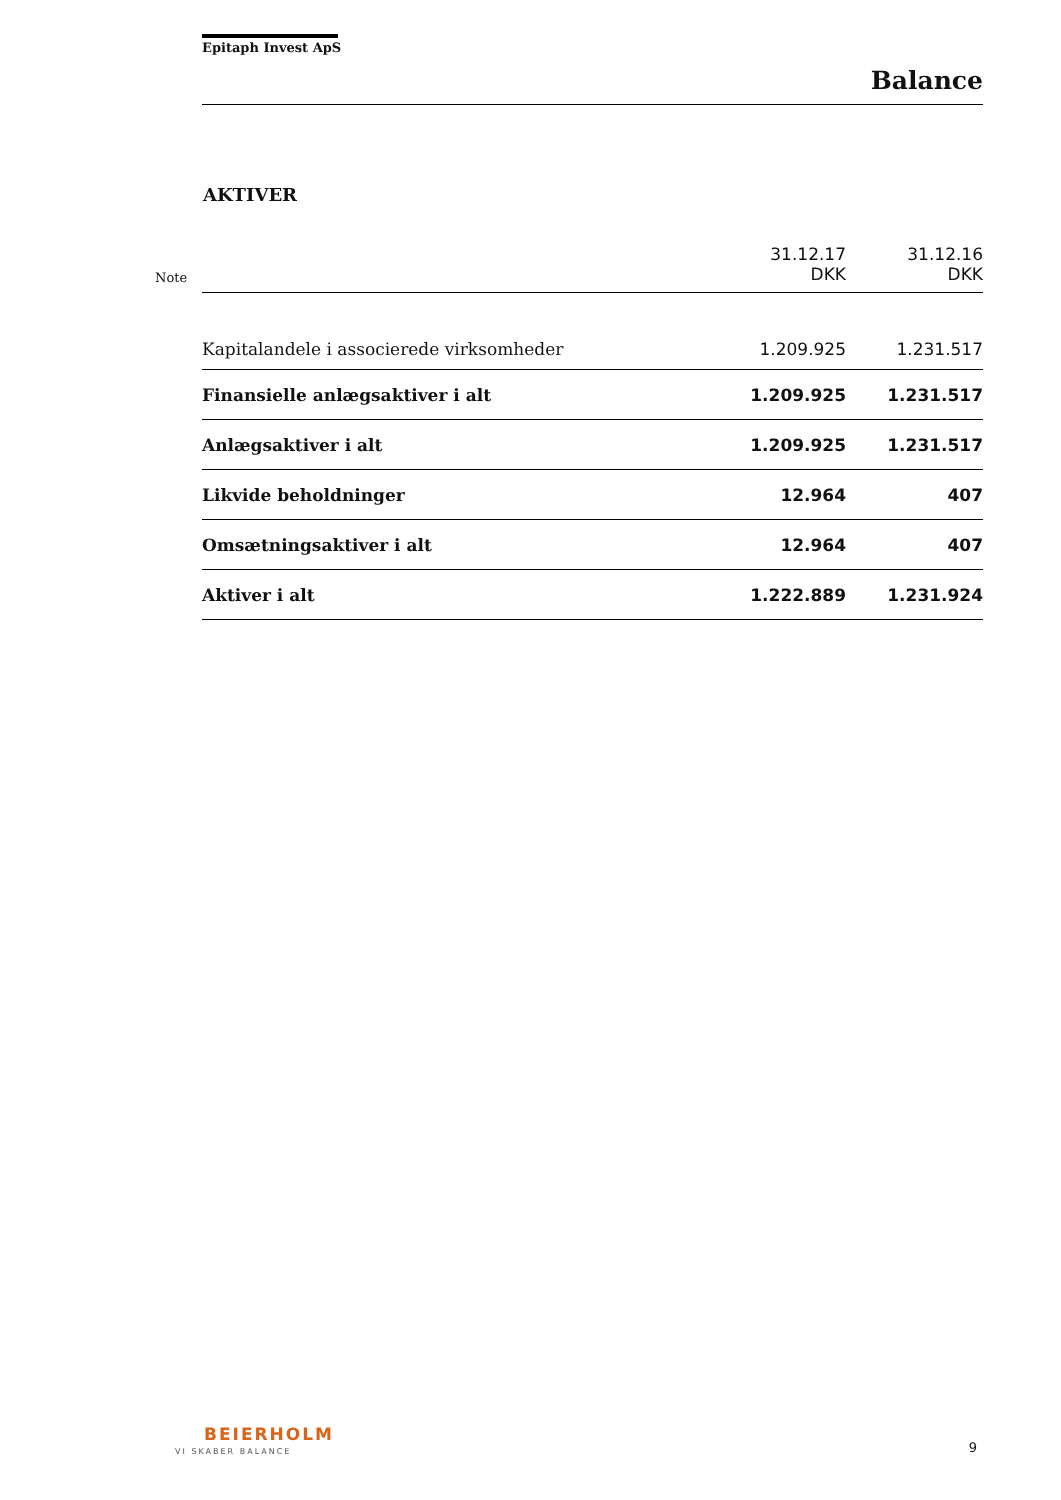Epitaph Invest ApS
Balance
AKTIVER
| Note | | 31.12.17 DKK | 31.12.16 DKK |
| | Kapitalandele i associerede virksomheder | 1.209.925 | 1.231.517 |
| | Finansielle anlægsaktiver i alt | 1.209.925 | 1.231.517 |
| | Anlægsaktiver i alt | 1.209.925 | 1.231.517 |
| | Likvide beholdninger | 12.964 | 407 |
| | Omsætningsaktiver i alt | 12.964 | 407 |
| | Aktiver i alt | 1.222.889 | 1.231.924 |
BEIERHOLM
VI SKABER BALANCE 9